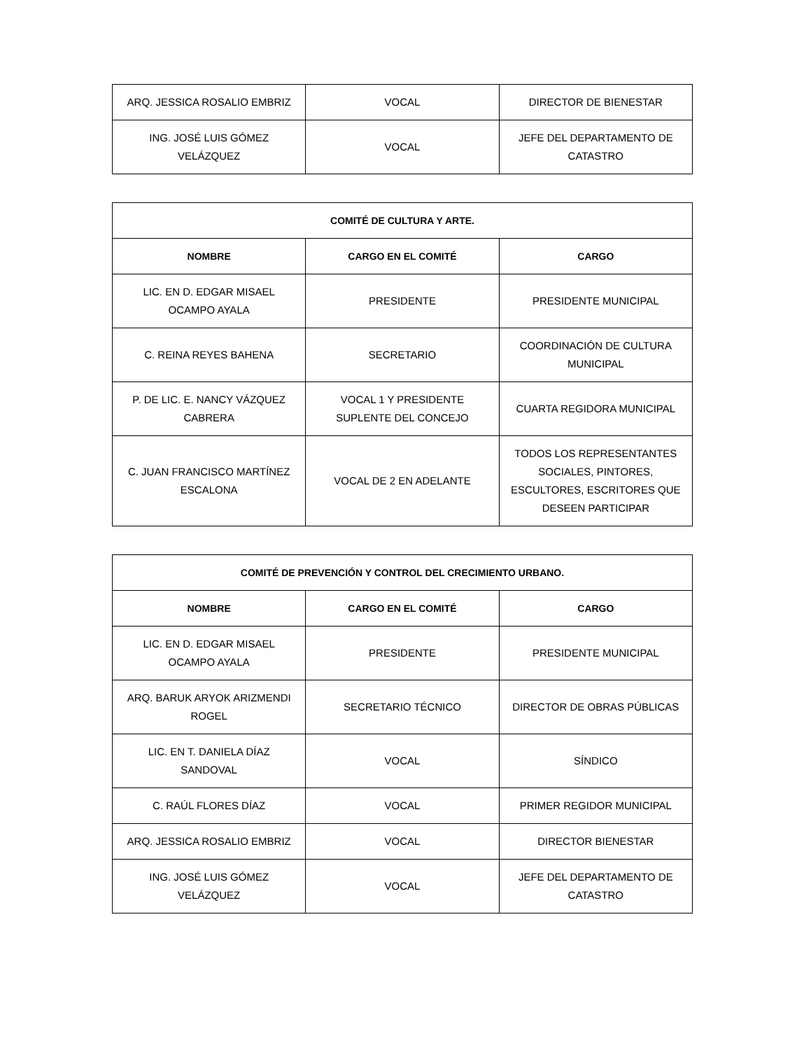| ARQ. JESSICA ROSALIO EMBRIZ | VOCAL | DIRECTOR DE BIENESTAR |
| ING. JOSÉ LUIS GÓMEZ VELÁZQUEZ | VOCAL | JEFE DEL DEPARTAMENTO DE CATASTRO |
| COMITÉ DE CULTURA Y ARTE. | | |
| --- | --- | --- |
| NOMBRE | CARGO EN EL COMITÉ | CARGO |
| LIC. EN D. EDGAR MISAEL OCAMPO AYALA | PRESIDENTE | PRESIDENTE MUNICIPAL |
| C. REINA REYES BAHENA | SECRETARIO | COORDINACIÓN DE CULTURA MUNICIPAL |
| P. DE LIC. E. NANCY VÁZQUEZ CABRERA | VOCAL 1 Y PRESIDENTE SUPLENTE DEL CONCEJO | CUARTA REGIDORA MUNICIPAL |
| C. JUAN FRANCISCO MARTÍNEZ ESCALONA | VOCAL DE 2 EN ADELANTE | TODOS LOS REPRESENTANTES SOCIALES, PINTORES, ESCULTORES, ESCRITORES QUE DESEEN PARTICIPAR |
| COMITÉ DE PREVENCIÓN Y CONTROL DEL CRECIMIENTO URBANO. | | |
| --- | --- | --- |
| NOMBRE | CARGO EN EL COMITÉ | CARGO |
| LIC. EN D. EDGAR MISAEL OCAMPO AYALA | PRESIDENTE | PRESIDENTE MUNICIPAL |
| ARQ. BARUK ARYOK ARIZMENDI ROGEL | SECRETARIO TÉCNICO | DIRECTOR DE OBRAS PÚBLICAS |
| LIC. EN T. DANIELA DÍAZ SANDOVAL | VOCAL | SÍNDICO |
| C. RAÚL FLORES DÍAZ | VOCAL | PRIMER REGIDOR MUNICIPAL |
| ARQ. JESSICA ROSALIO EMBRIZ | VOCAL | DIRECTOR BIENESTAR |
| ING. JOSÉ LUIS GÓMEZ VELÁZQUEZ | VOCAL | JEFE DEL DEPARTAMENTO DE CATASTRO |